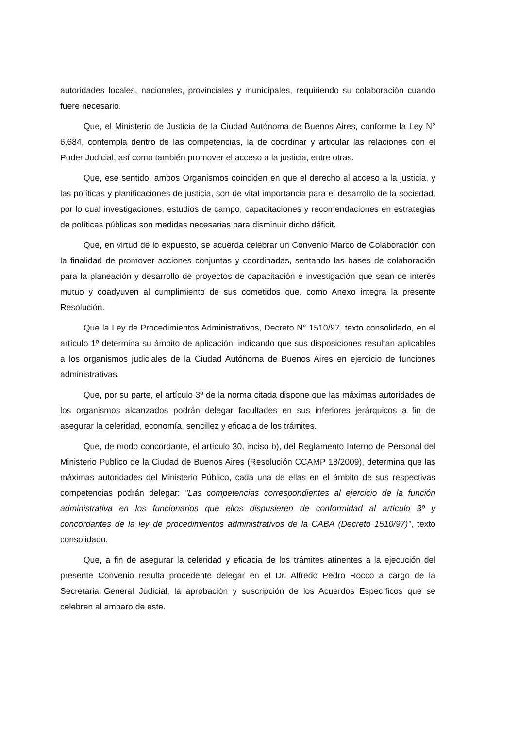autoridades locales, nacionales, provinciales y municipales, requiriendo su colaboración cuando fuere necesario.
Que, el Ministerio de Justicia de la Ciudad Autónoma de Buenos Aires, conforme la Ley N° 6.684, contempla dentro de las competencias, la de coordinar y articular las relaciones con el Poder Judicial, así como también promover el acceso a la justicia, entre otras.
Que, ese sentido, ambos Organismos coinciden en que el derecho al acceso a la justicia, y las políticas y planificaciones de justicia, son de vital importancia para el desarrollo de la sociedad, por lo cual investigaciones, estudios de campo, capacitaciones y recomendaciones en estrategias de políticas públicas son medidas necesarias para disminuir dicho déficit.
Que, en virtud de lo expuesto, se acuerda celebrar un Convenio Marco de Colaboración con la finalidad de promover acciones conjuntas y coordinadas, sentando las bases de colaboración para la planeación y desarrollo de proyectos de capacitación e investigación que sean de interés mutuo y coadyuven al cumplimiento de sus cometidos que, como Anexo integra la presente Resolución.
Que la Ley de Procedimientos Administrativos, Decreto N° 1510/97, texto consolidado, en el artículo 1º determina su ámbito de aplicación, indicando que sus disposiciones resultan aplicables a los organismos judiciales de la Ciudad Autónoma de Buenos Aires en ejercicio de funciones administrativas.
Que, por su parte, el artículo 3º de la norma citada dispone que las máximas autoridades de los organismos alcanzados podrán delegar facultades en sus inferiores jerárquicos a fin de asegurar la celeridad, economía, sencillez y eficacia de los trámites.
Que, de modo concordante, el artículo 30, inciso b), del Reglamento Interno de Personal del Ministerio Publico de la Ciudad de Buenos Aires (Resolución CCAMP 18/2009), determina que las máximas autoridades del Ministerio Público, cada una de ellas en el ámbito de sus respectivas competencias podrán delegar: "Las competencias correspondientes al ejercicio de la función administrativa en los funcionarios que ellos dispusieren de conformidad al artículo 3º y concordantes de la ley de procedimientos administrativos de la CABA (Decreto 1510/97)", texto consolidado.
Que, a fin de asegurar la celeridad y eficacia de los trámites atinentes a la ejecución del presente Convenio resulta procedente delegar en el Dr. Alfredo Pedro Rocco a cargo de la Secretaria General Judicial, la aprobación y suscripción de los Acuerdos Específicos que se celebren al amparo de este.